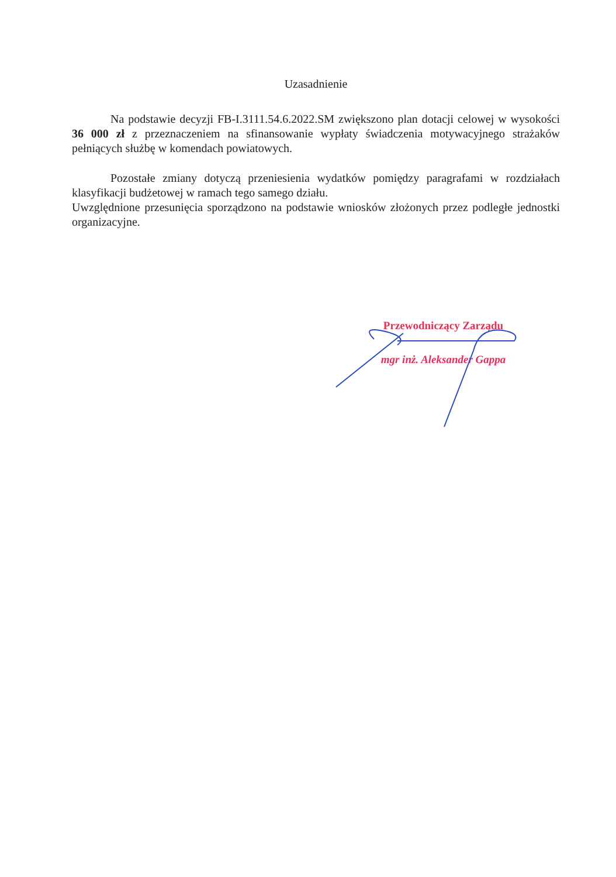Uzasadnienie
Na podstawie decyzji FB-I.3111.54.6.2022.SM zwiększono plan dotacji celowej w wysokości 36 000 zł z przeznaczeniem na sfinansowanie wypłaty świadczenia motywacyjnego strażaków pełniących służbę w komendach powiatowych.
Pozostałe zmiany dotyczą przeniesienia wydatków pomiędzy paragrafami w rozdziałach klasyfikacji budżetowej w ramach tego samego działu.
Uwzględnione przesunięcia sporządzono na podstawie wniosków złożonych przez podległe jednostki organizacyjne.
Przewodniczący Zarządu
mgr inż. Aleksander Gappa